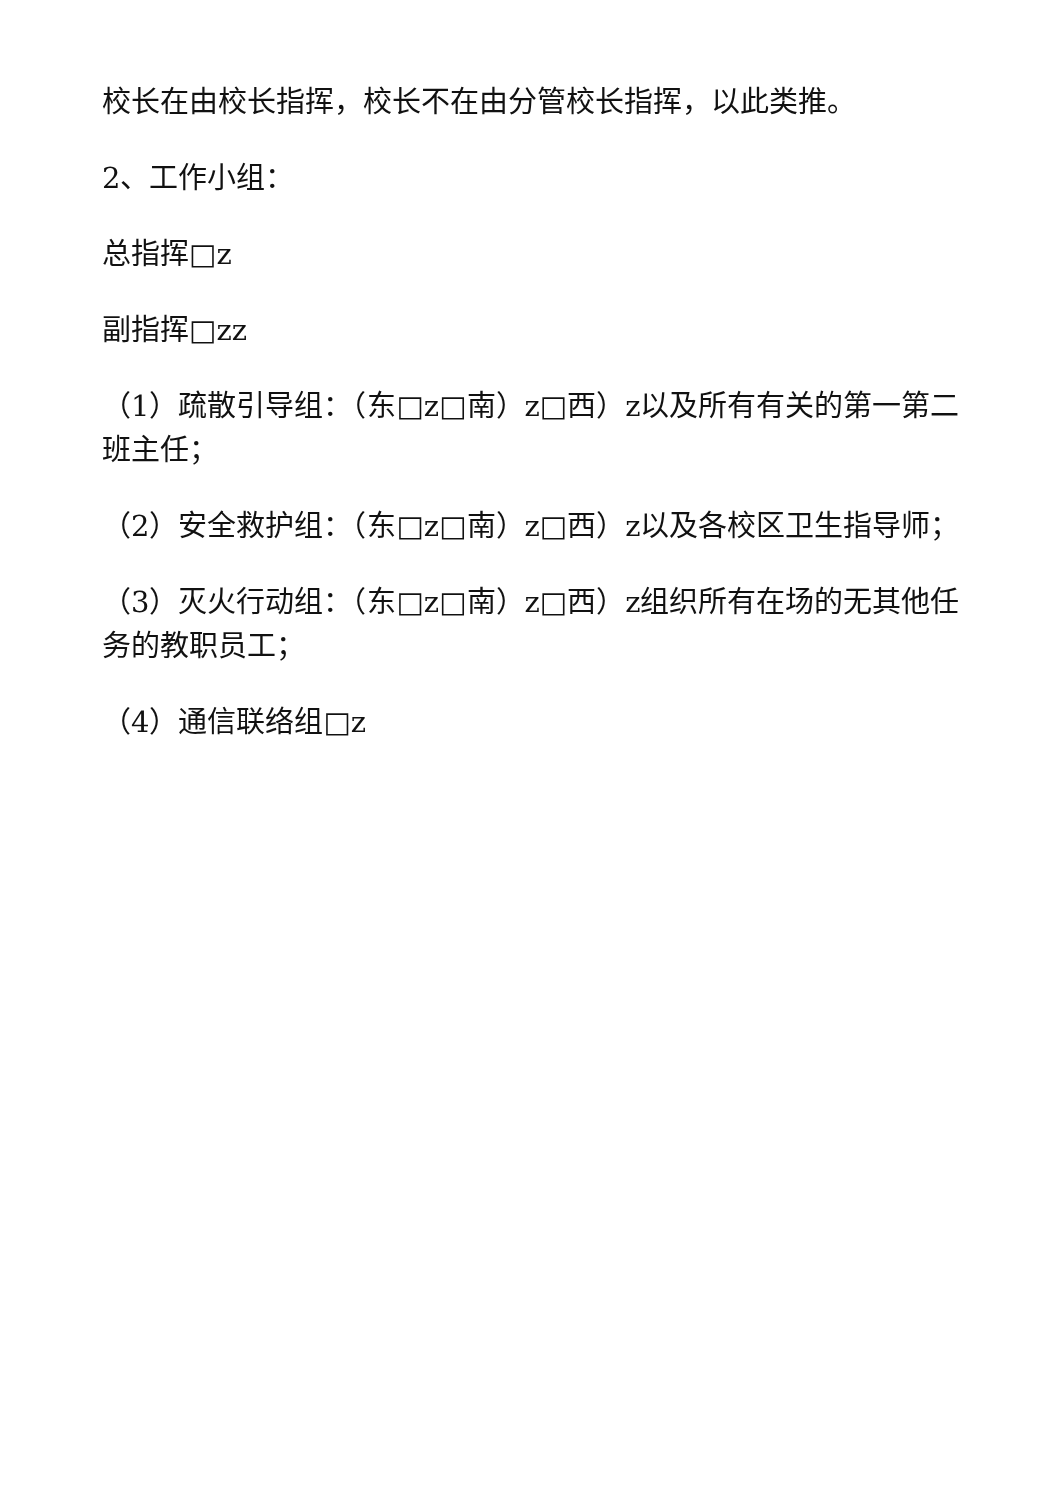校长在由校长指挥，校长不在由分管校长指挥，以此类推。
2、工作小组：
总指挥□z
副指挥□zz
（1）疏散引导组：（东□z□南）z□西）z以及所有有关的第一第二班主任；
（2）安全救护组：（东□z□南）z□西）z以及各校区卫生指导师；
（3）灭火行动组：（东□z□南）z□西）z组织所有在场的无其他任务的教职员工；
（4）通信联络组□z